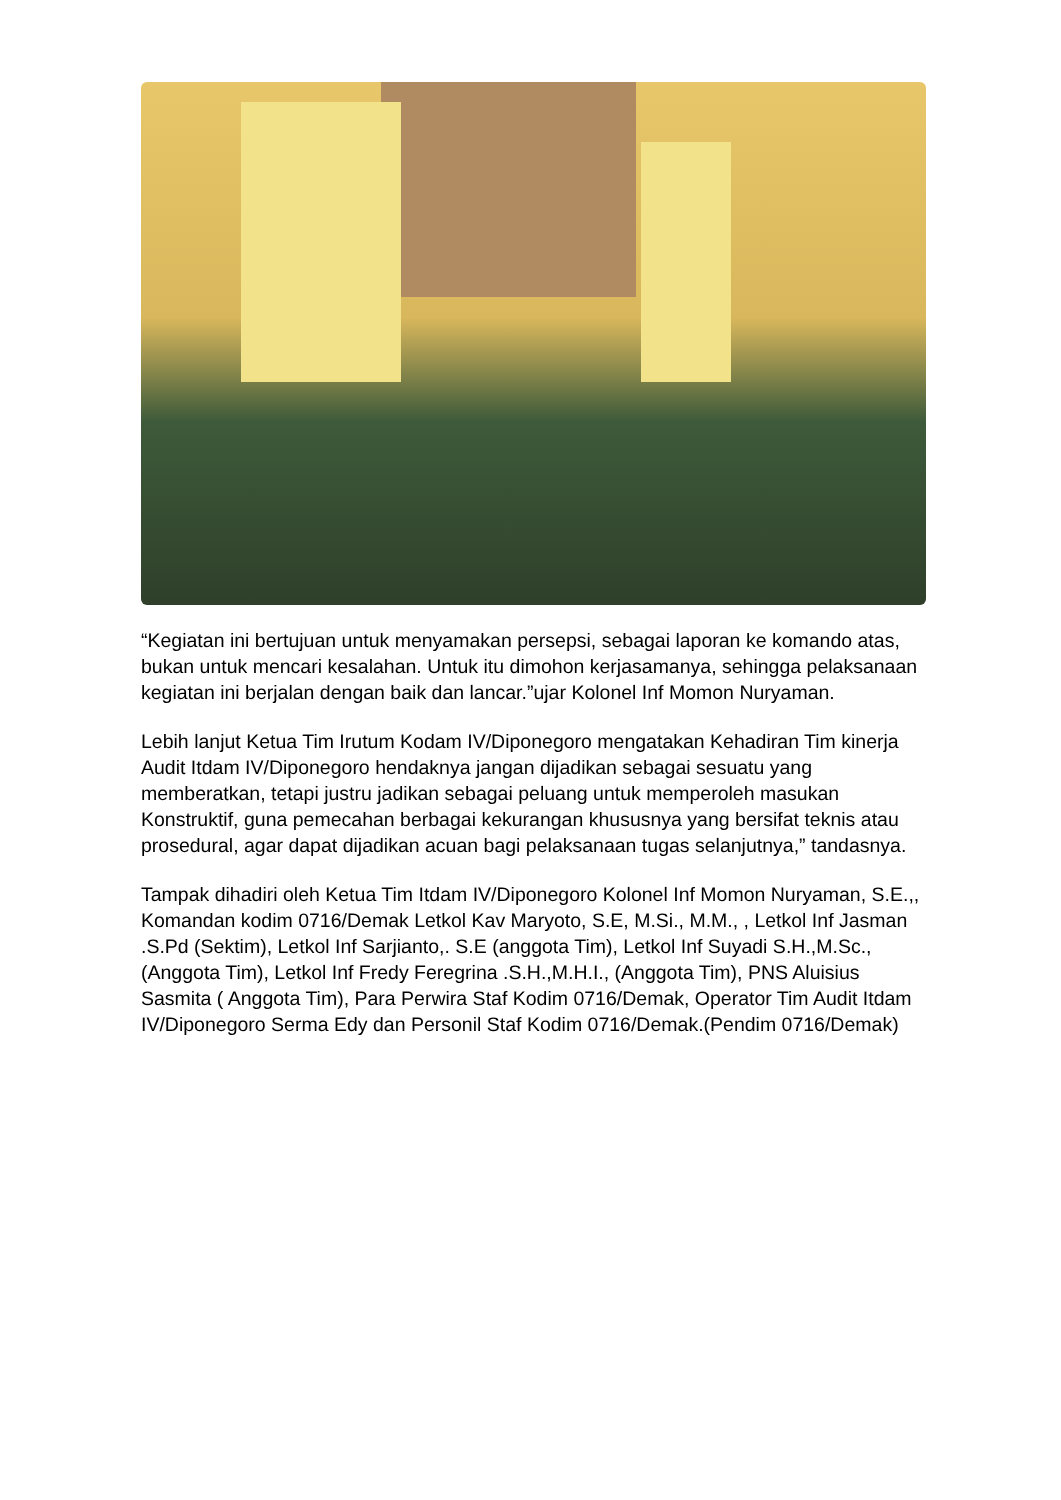“Kegiatan ini bertujuan untuk menyamakan persepsi, sebagai laporan ke komando atas, bukan untuk mencari kesalahan. Untuk itu dimohon kerjasamanya, sehingga pelaksanaan kegiatan ini berjalan dengan baik dan lancar.”ujar Kolonel Inf Momon Nuryaman.
Lebih lanjut Ketua Tim Irutum Kodam IV/Diponegoro mengatakan Kehadiran Tim kinerja Audit Itdam IV/Diponegoro hendaknya jangan dijadikan sebagai sesuatu yang memberatkan, tetapi justru jadikan sebagai peluang untuk memperoleh masukan Konstruktif, guna pemecahan berbagai kekurangan khususnya yang bersifat teknis atau prosedural, agar dapat dijadikan acuan bagi pelaksanaan tugas selanjutnya,” tandasnya.
Tampak dihadiri oleh Ketua Tim Itdam IV/Diponegoro Kolonel Inf Momon Nuryaman, S.E.,, Komandan kodim 0716/Demak Letkol Kav Maryoto, S.E, M.Si., M.M., , Letkol Inf Jasman .S.Pd (Sektim), Letkol Inf Sarjianto,. S.E (anggota Tim), Letkol Inf Suyadi S.H.,M.Sc.,(Anggota Tim), Letkol Inf Fredy Feregrina .S.H.,M.H.I., (Anggota Tim), PNS Aluisius Sasmita ( Anggota Tim), Para Perwira Staf Kodim 0716/Demak, Operator Tim Audit Itdam IV/Diponegoro Serma Edy dan Personil Staf Kodim 0716/Demak.(Pendim 0716/Demak)